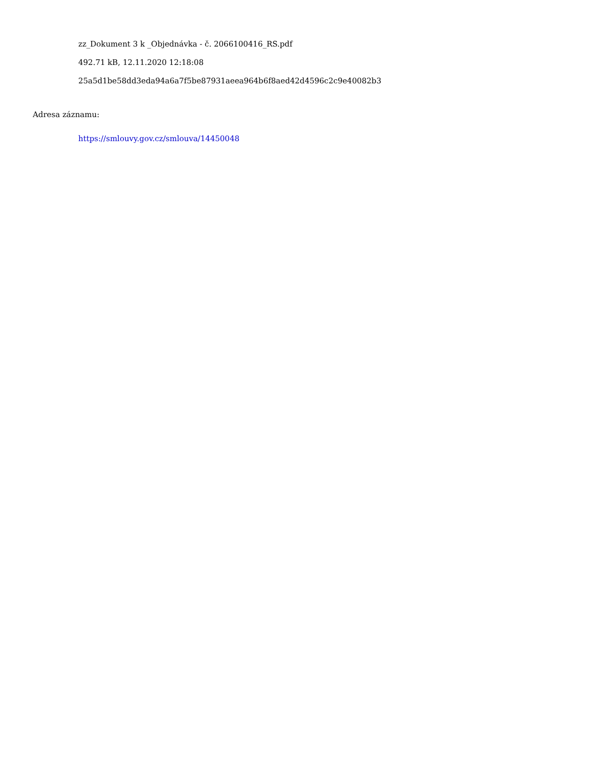zz_Dokument 3 k _Objednávka - č. 2066100416_RS.pdf
492.71 kB, 12.11.2020 12:18:08
25a5d1be58dd3eda94a6a7f5be87931aeea964b6f8aed42d4596c2c9e40082b3
Adresa záznamu:
https://smlouvy.gov.cz/smlouva/14450048